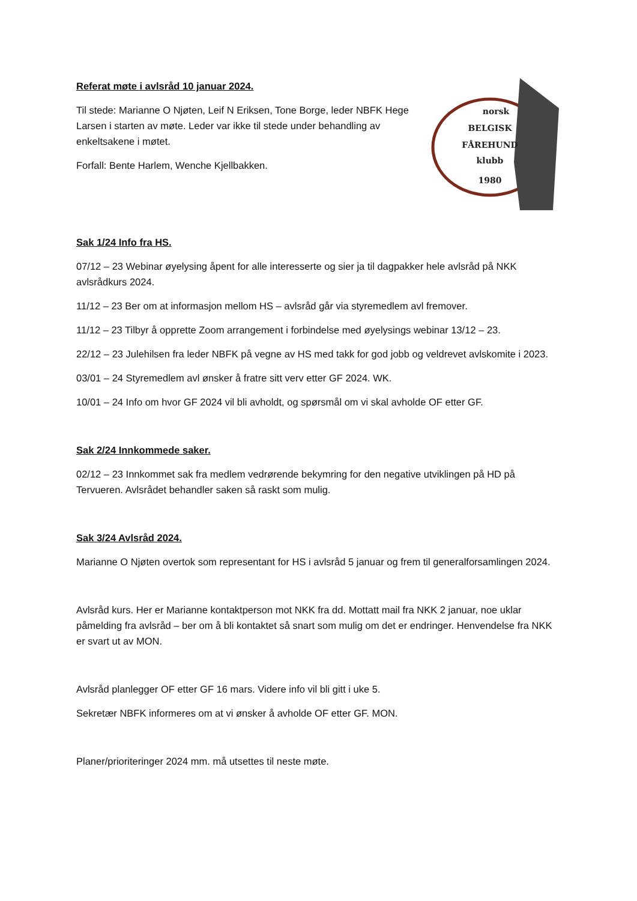Referat møte i avlsråd 10 januar 2024.
Til stede: Marianne O Njøten, Leif N Eriksen, Tone Borge, leder NBFK Hege Larsen i starten av møte. Leder var ikke til stede under behandling av enkeltsakene i møtet.
Forfall: Bente Harlem, Wenche Kjellbakken.
norsk
BELGISK
FÅREHUND
klubb
1980
Sak 1/24 Info fra HS.
07/12 – 23 Webinar øyelysing åpent for alle interesserte og sier ja til dagpakker hele avlsråd på NKK avlsrådkurs 2024.
11/12 – 23 Ber om at informasjon mellom HS – avlsråd går via styremedlem avl fremover.
11/12 – 23 Tilbyr å opprette Zoom arrangement i forbindelse med øyelysings webinar 13/12 – 23.
22/12 – 23 Julehilsen fra leder NBFK på vegne av HS med takk for god jobb og veldrevet avlskomite i 2023.
03/01 – 24 Styremedlem avl ønsker å fratre sitt verv etter GF 2024. WK.
10/01 – 24 Info om hvor GF 2024 vil bli avholdt, og spørsmål om vi skal avholde OF etter GF.
Sak 2/24 Innkommede saker.
02/12 – 23 Innkommet sak fra medlem vedrørende bekymring for den negative utviklingen på HD på Tervueren. Avlsrådet behandler saken så raskt som mulig.
Sak 3/24 Avlsråd 2024.
Marianne O Njøten overtok som representant for HS i avlsråd 5 januar og frem til generalforsamlingen 2024.
Avlsråd kurs. Her er Marianne kontaktperson mot NKK fra dd. Mottatt mail fra NKK 2 januar, noe uklar påmelding fra avlsråd – ber om å bli kontaktet så snart som mulig om det er endringer. Henvendelse fra NKK er svart ut av MON.
Avlsråd planlegger OF etter GF 16 mars. Videre info vil bli gitt i uke 5.
Sekretær NBFK informeres om at vi ønsker å avholde OF etter GF. MON.
Planer/prioriteringer 2024 mm. må utsettes til neste møte.